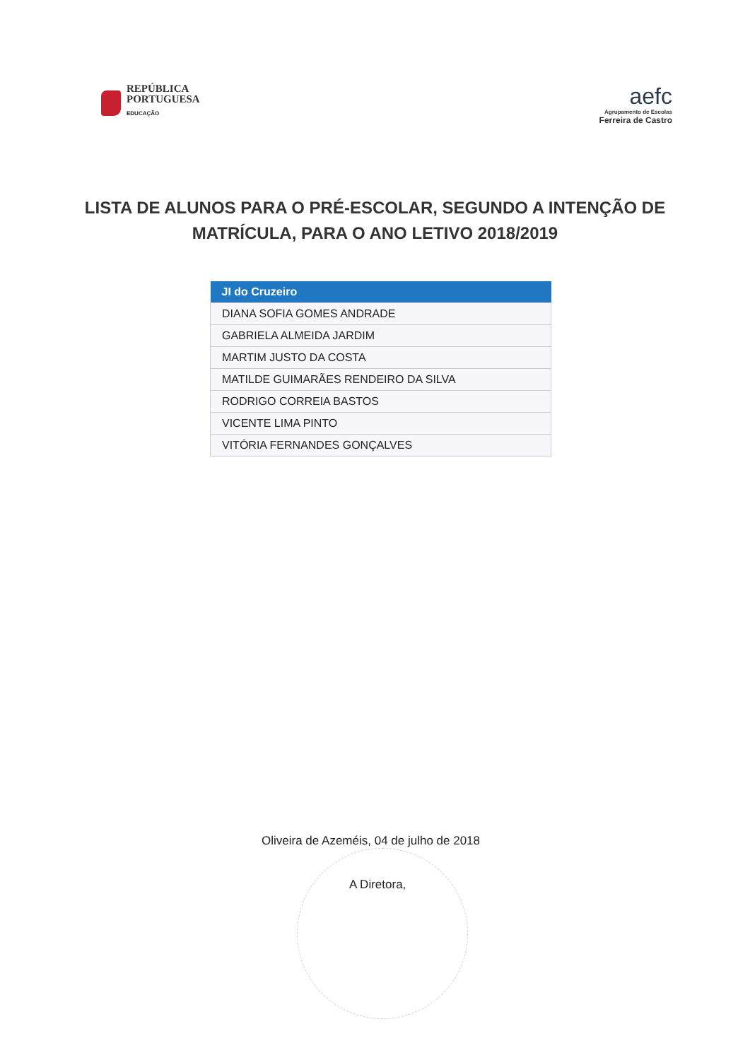REPÚBLICA
PORTUGUESA
EDUCAÇÃO
aefc
Agrupamento de Escolas
Ferreira de Castro
LISTA DE ALUNOS PARA O PRÉ-ESCOLAR, SEGUNDO A INTENÇÃO DE MATRÍCULA, PARA O ANO LETIVO 2018/2019
| JI do Cruzeiro |
| --- |
| DIANA SOFIA GOMES ANDRADE |
| GABRIELA ALMEIDA JARDIM |
| MARTIM JUSTO DA COSTA |
| MATILDE GUIMARÃES RENDEIRO DA SILVA |
| RODRIGO CORREIA BASTOS |
| VICENTE LIMA PINTO |
| VITÓRIA FERNANDES GONÇALVES |
Oliveira de Azeméis, 04 de julho de 2018
A Diretora,